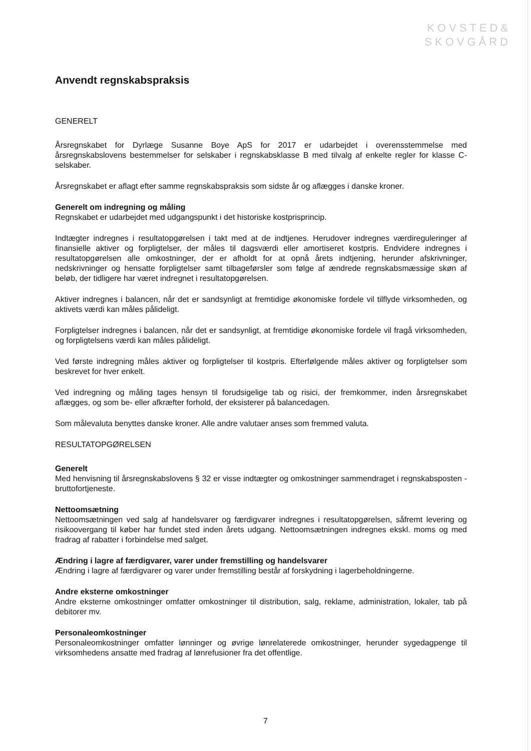KOVSTED&
SKOVGÅRD
Anvendt regnskabspraksis
GENERELT
Årsregnskabet for Dyrlæge Susanne Boye ApS for 2017 er udarbejdet i overensstemmelse med årsregnskabslovens bestemmelser for selskaber i regnskabsklasse B med tilvalg af enkelte regler for klasse C-selskaber.
Årsregnskabet er aflagt efter samme regnskabspraksis som sidste år og aflægges i danske kroner.
Generelt om indregning og måling
Regnskabet er udarbejdet med udgangspunkt i det historiske kostprisprincip.
Indtægter indregnes i resultatopgørelsen i takt med at de indtjenes. Herudover indregnes værdireguleringer af finansielle aktiver og forpligtelser, der måles til dagsværdi eller amortiseret kostpris. Endvidere indregnes i resultatopgørelsen alle omkostninger, der er afholdt for at opnå årets indtjening, herunder afskrivninger, nedskrivninger og hensatte forpligtelser samt tilbageførsler som følge af ændrede regnskabsmæssige skøn af beløb, der tidligere har været indregnet i resultatopgørelsen.
Aktiver indregnes i balancen, når det er sandsynligt at fremtidige økonomiske fordele vil tilflyde virksomheden, og aktivets værdi kan måles pålideligt.
Forpligtelser indregnes i balancen, når det er sandsynligt, at fremtidige økonomiske fordele vil fragå virksomheden, og forpligtelsens værdi kan måles pålideligt.
Ved første indregning måles aktiver og forpligtelser til kostpris. Efterfølgende måles aktiver og forpligtelser som beskrevet for hver enkelt.
Ved indregning og måling tages hensyn til forudsigelige tab og risici, der fremkommer, inden årsregnskabet aflægges, og som be- eller afkræfter forhold, der eksisterer på balancedagen.
Som målevaluta benyttes danske kroner. Alle andre valutaer anses som fremmed valuta.
RESULTATOPGØRELSEN
Generelt
Med henvisning til årsregnskabslovens § 32 er visse indtægter og omkostninger sammendraget i regnskabsposten - bruttofortjeneste.
Nettoomsætning
Nettoomsætningen ved salg af handelsvarer og færdigvarer indregnes i resultatopgørelsen, såfremt levering og risikoovergang til køber har fundet sted inden årets udgang. Nettoomsætningen indregnes ekskl. moms og med fradrag af rabatter i forbindelse med salget.
Ændring i lagre af færdigvarer, varer under fremstilling og handelsvarer
Ændring i lagre af færdigvarer og varer under fremstilling består af forskydning i lagerbeholdningerne.
Andre eksterne omkostninger
Andre eksterne omkostninger omfatter omkostninger til distribution, salg, reklame, administration, lokaler, tab på debitorer mv.
Personaleomkostninger
Personaleomkostninger omfatter lønninger og øvrige lønrelaterede omkostninger, herunder sygedagpenge til virksomhedens ansatte med fradrag af lønrefusioner fra det offentlige.
7